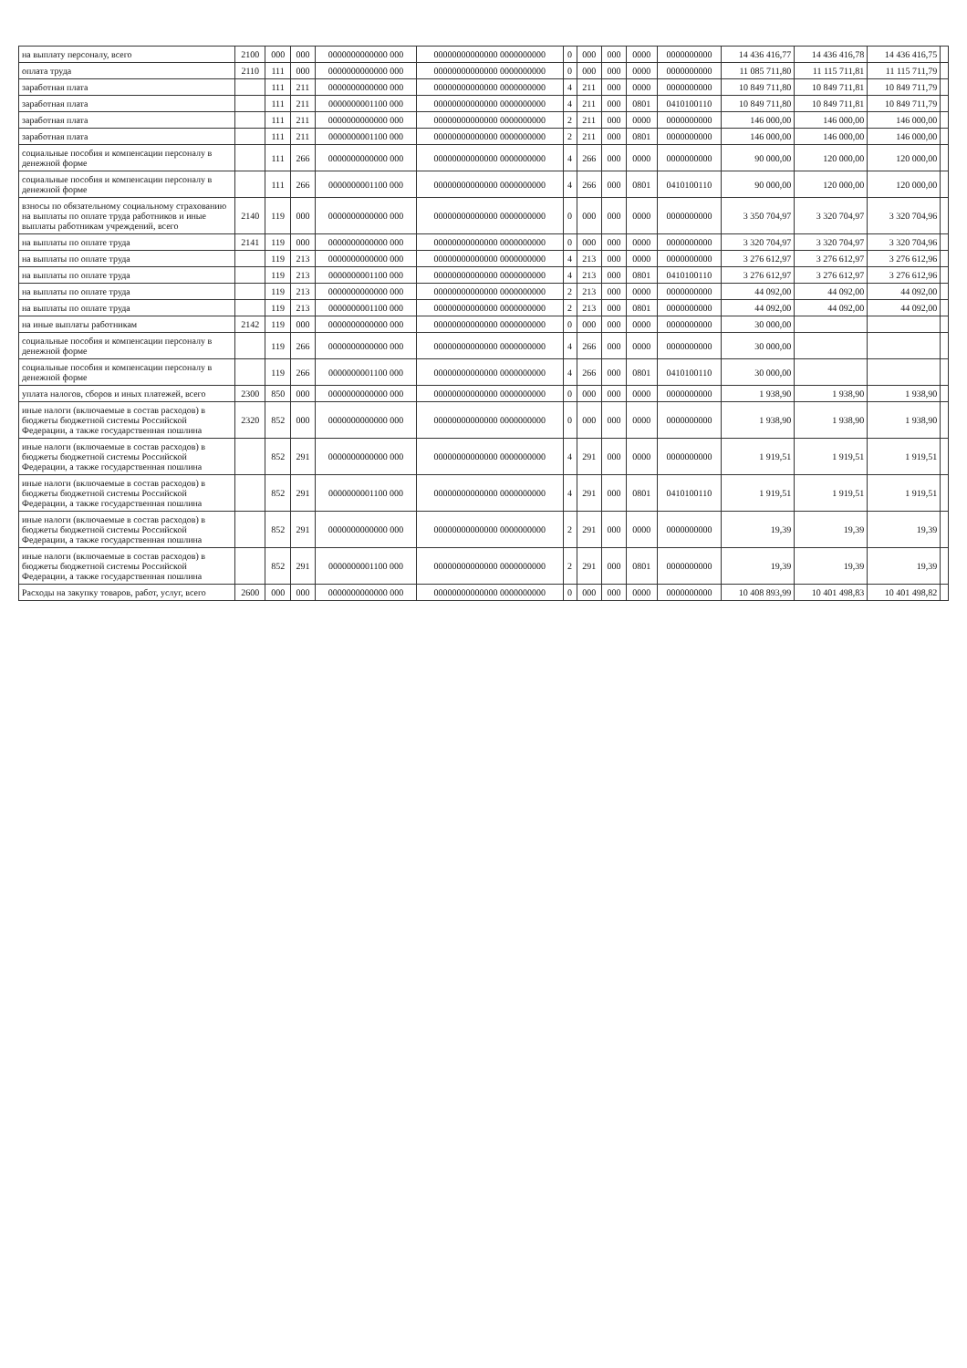| на выплату персоналу, всего | 2100 | 000 | 000 | 0000000000000 000 | 00000000000000 0000000000 | 0 | 000 | 000 | 0000 | 0000000000 | 14 436 416,77 | 14 436 416,78 | 14 436 416,75 | |
| оплата труда | 2110 | 111 | 000 | 0000000000000 000 | 00000000000000 0000000000 | 0 | 000 | 000 | 0000 | 0000000000 | 11 085 711,80 | 11 115 711,81 | 11 115 711,79 | |
| заработная плата | | 111 | 211 | 0000000000000 000 | 00000000000000 0000000000 | 4 | 211 | 000 | 0000 | 0000000000 | 10 849 711,80 | 10 849 711,81 | 10 849 711,79 | |
| заработная плата | | 111 | 211 | 0000000001100 000 | 00000000000000 0000000000 | 4 | 211 | 000 | 0801 | 0410100110 | 10 849 711,80 | 10 849 711,81 | 10 849 711,79 | |
| заработная плата | | 111 | 211 | 0000000000000 000 | 00000000000000 0000000000 | 2 | 211 | 000 | 0000 | 0000000000 | 146 000,00 | 146 000,00 | 146 000,00 | |
| заработная плата | | 111 | 211 | 0000000001100 000 | 00000000000000 0000000000 | 2 | 211 | 000 | 0801 | 0000000000 | 146 000,00 | 146 000,00 | 146 000,00 | |
| социальные пособия и компенсации персоналу в денежной форме | | 111 | 266 | 0000000000000 000 | 00000000000000 0000000000 | 4 | 266 | 000 | 0000 | 0000000000 | 90 000,00 | 120 000,00 | 120 000,00 | |
| социальные пособия и компенсации персоналу в денежной форме | | 111 | 266 | 0000000001100 000 | 00000000000000 0000000000 | 4 | 266 | 000 | 0801 | 0410100110 | 90 000,00 | 120 000,00 | 120 000,00 | |
| взносы по обязательному социальному страхованию на выплаты по оплате труда работников и иные выплаты работникам учреждений, всего | 2140 | 119 | 000 | 0000000000000 000 | 00000000000000 0000000000 | 0 | 000 | 000 | 0000 | 0000000000 | 3 350 704,97 | 3 320 704,97 | 3 320 704,96 | |
| на выплаты по оплате труда | 2141 | 119 | 000 | 0000000000000 000 | 00000000000000 0000000000 | 0 | 000 | 000 | 0000 | 0000000000 | 3 320 704,97 | 3 320 704,97 | 3 320 704,96 | |
| на выплаты по оплате труда | | 119 | 213 | 0000000000000 000 | 00000000000000 0000000000 | 4 | 213 | 000 | 0000 | 0000000000 | 3 276 612,97 | 3 276 612,97 | 3 276 612,96 | |
| на выплаты по оплате труда | | 119 | 213 | 0000000001100 000 | 00000000000000 0000000000 | 4 | 213 | 000 | 0801 | 0410100110 | 3 276 612,97 | 3 276 612,97 | 3 276 612,96 | |
| на выплаты по оплате труда | | 119 | 213 | 0000000000000 000 | 00000000000000 0000000000 | 2 | 213 | 000 | 0000 | 0000000000 | 44 092,00 | 44 092,00 | 44 092,00 | |
| на выплаты по оплате труда | | 119 | 213 | 0000000001100 000 | 00000000000000 0000000000 | 2 | 213 | 000 | 0801 | 0000000000 | 44 092,00 | 44 092,00 | 44 092,00 | |
| на иные выплаты работникам | 2142 | 119 | 000 | 0000000000000 000 | 00000000000000 0000000000 | 0 | 000 | 000 | 0000 | 0000000000 | 30 000,00 | | | |
| социальные пособия и компенсации персоналу в денежной форме | | 119 | 266 | 0000000000000 000 | 00000000000000 0000000000 | 4 | 266 | 000 | 0000 | 0000000000 | 30 000,00 | | | |
| социальные пособия и компенсации персоналу в денежной форме | | 119 | 266 | 0000000001100 000 | 00000000000000 0000000000 | 4 | 266 | 000 | 0801 | 0410100110 | 30 000,00 | | | |
| уплата налогов, сборов и иных платежей, всего | 2300 | 850 | 000 | 0000000000000 000 | 00000000000000 0000000000 | 0 | 000 | 000 | 0000 | 0000000000 | 1 938,90 | 1 938,90 | 1 938,90 | |
| иные налоги (включаемые в состав расходов) в бюджеты бюджетной системы Российской Федерации, а также государственная пошлина | 2320 | 852 | 000 | 0000000000000 000 | 00000000000000 0000000000 | 0 | 000 | 000 | 0000 | 0000000000 | 1 938,90 | 1 938,90 | 1 938,90 | |
| иные налоги (включаемые в состав расходов) в бюджеты бюджетной системы Российской Федерации, а также государственная пошлина | | 852 | 291 | 0000000000000 000 | 00000000000000 0000000000 | 4 | 291 | 000 | 0000 | 0000000000 | 1 919,51 | 1 919,51 | 1 919,51 | |
| иные налоги (включаемые в состав расходов) в бюджеты бюджетной системы Российской Федерации, а также государственная пошлина | | 852 | 291 | 0000000001100 000 | 00000000000000 0000000000 | 4 | 291 | 000 | 0801 | 0410100110 | 1 919,51 | 1 919,51 | 1 919,51 | |
| иные налоги (включаемые в состав расходов) в бюджеты бюджетной системы Российской Федерации, а также государственная пошлина | | 852 | 291 | 0000000000000 000 | 00000000000000 0000000000 | 2 | 291 | 000 | 0000 | 0000000000 | 19,39 | 19,39 | 19,39 | |
| иные налоги (включаемые в состав расходов) в бюджеты бюджетной системы Российской Федерации, а также государственная пошлина | | 852 | 291 | 0000000001100 000 | 00000000000000 0000000000 | 2 | 291 | 000 | 0801 | 0000000000 | 19,39 | 19,39 | 19,39 | |
| Расходы на закупку товаров, работ, услуг, всего | 2600 | 000 | 000 | 0000000000000 000 | 00000000000000 0000000000 | 0 | 000 | 000 | 0000 | 0000000000 | 10 408 893,99 | 10 401 498,83 | 10 401 498,82 | |